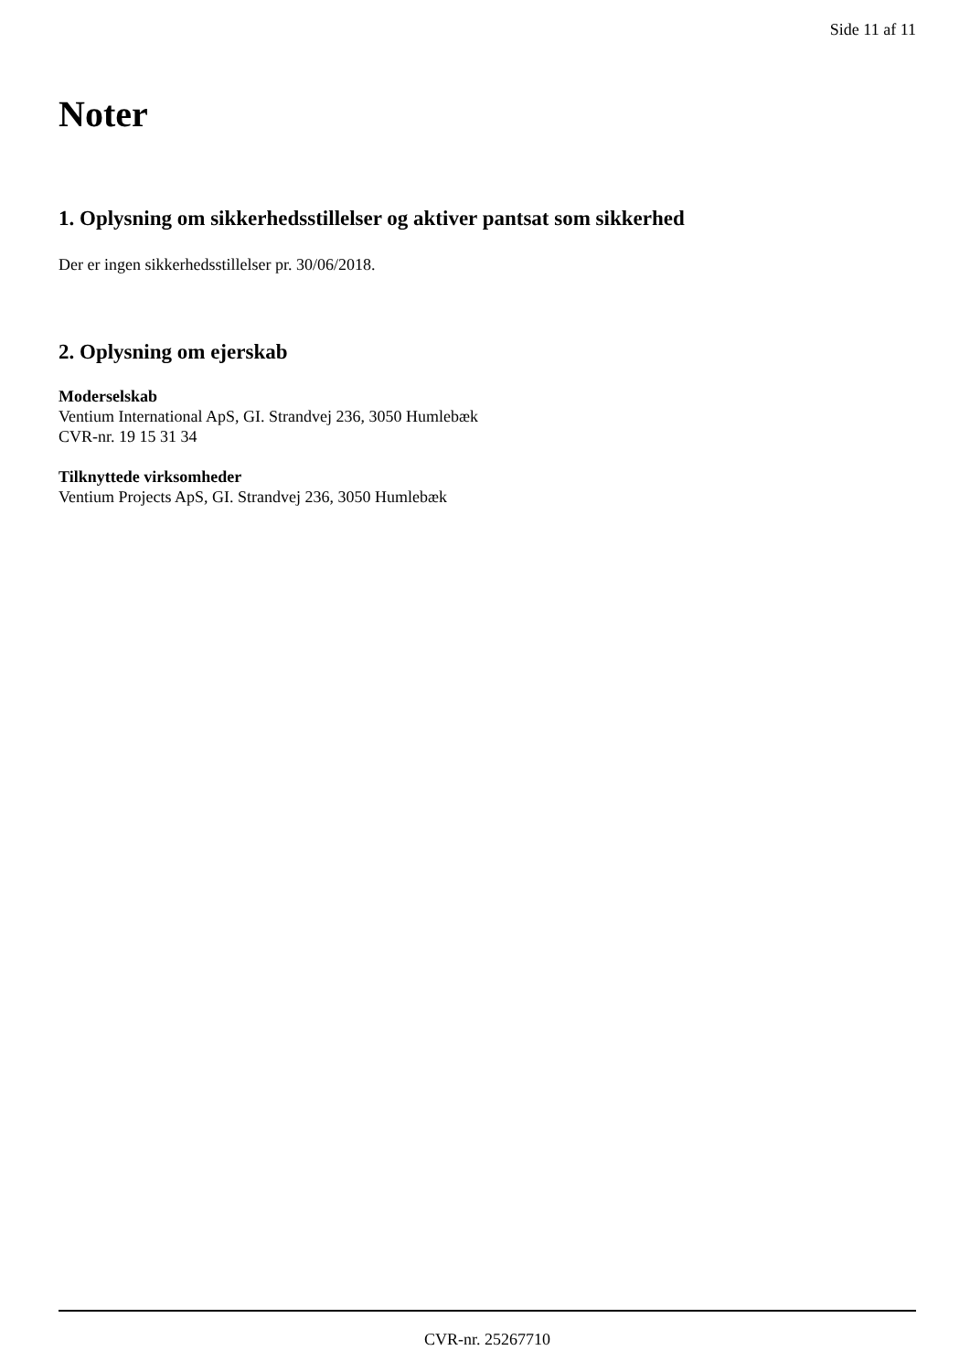Side 11 af 11
Noter
1. Oplysning om sikkerhedsstillelser og aktiver pantsat som sikkerhed
Der er ingen sikkerhedsstillelser pr. 30/06/2018.
2. Oplysning om ejerskab
Moderselskab
Ventium International ApS, GI. Strandvej 236, 3050 Humlebæk
CVR-nr. 19 15 31 34
Tilknyttede virksomheder
Ventium Projects ApS, GI. Strandvej 236, 3050 Humlebæk
CVR-nr. 25267710